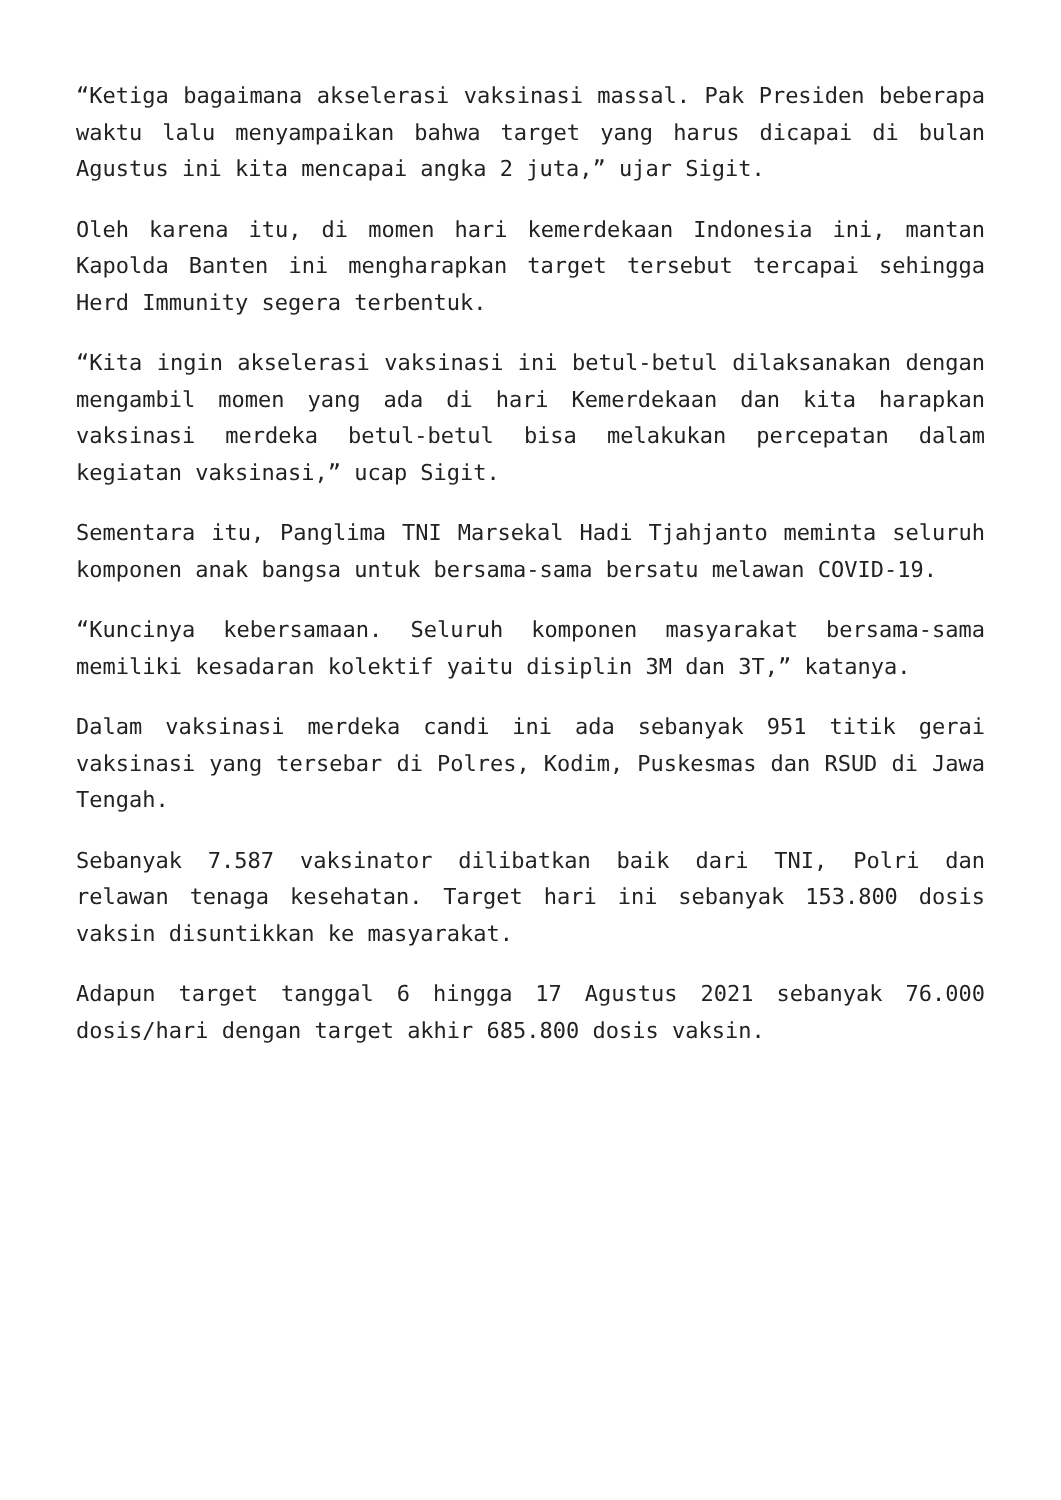“Ketiga bagaimana akselerasi vaksinasi massal. Pak Presiden beberapa waktu lalu menyampaikan bahwa target yang harus dicapai di bulan Agustus ini kita mencapai angka 2 juta,” ujar Sigit.
Oleh karena itu, di momen hari kemerdekaan Indonesia ini, mantan Kapolda Banten ini mengharapkan target tersebut tercapai sehingga Herd Immunity segera terbentuk.
“Kita ingin akselerasi vaksinasi ini betul-betul dilaksanakan dengan mengambil momen yang ada di hari Kemerdekaan dan kita harapkan vaksinasi merdeka betul-betul bisa melakukan percepatan dalam kegiatan vaksinasi,” ucap Sigit.
Sementara itu, Panglima TNI Marsekal Hadi Tjahjanto meminta seluruh komponen anak bangsa untuk bersama-sama bersatu melawan COVID-19.
“Kuncinya kebersamaan. Seluruh komponen masyarakat bersama-sama memiliki kesadaran kolektif yaitu disiplin 3M dan 3T,” katanya.
Dalam vaksinasi merdeka candi ini ada sebanyak 951 titik gerai vaksinasi yang tersebar di Polres, Kodim, Puskesmas dan RSUD di Jawa Tengah.
Sebanyak 7.587 vaksinator dilibatkan baik dari TNI, Polri dan relawan tenaga kesehatan. Target hari ini sebanyak 153.800 dosis vaksin disuntikkan ke masyarakat.
Adapun target tanggal 6 hingga 17 Agustus 2021 sebanyak 76.000 dosis/hari dengan target akhir 685.800 dosis vaksin.